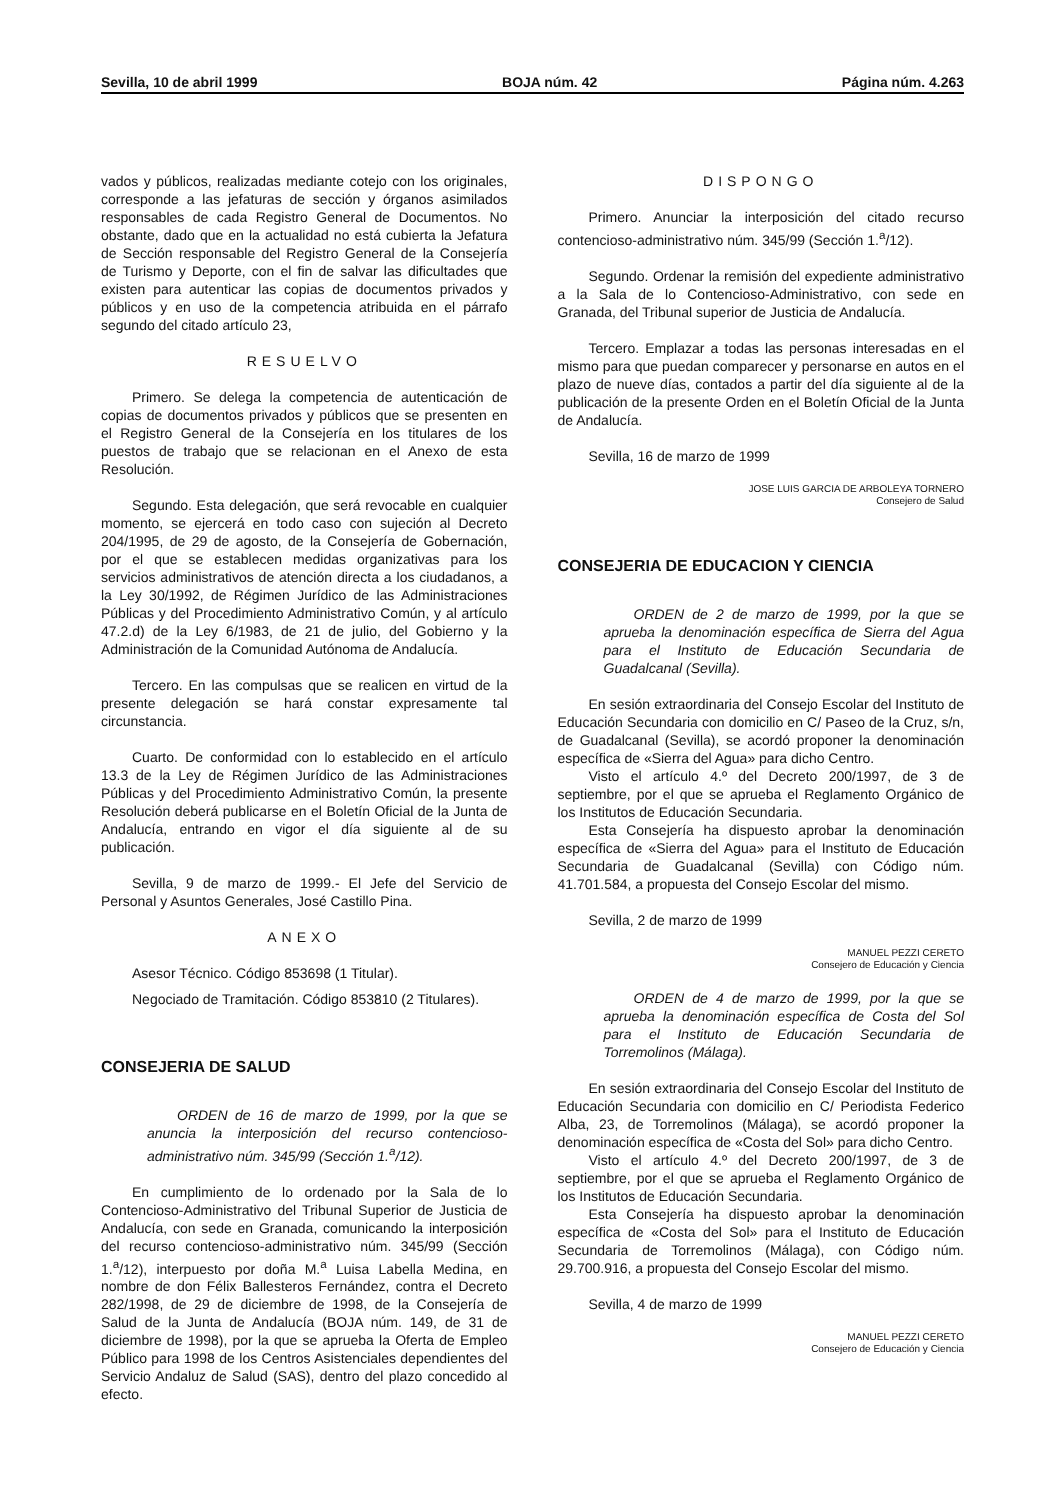Sevilla, 10 de abril 1999 BOJA núm. 42 Página núm. 4.263
vados y públicos, realizadas mediante cotejo con los originales, corresponde a las jefaturas de sección y órganos asimilados responsables de cada Registro General de Documentos. No obstante, dado que en la actualidad no está cubierta la Jefatura de Sección responsable del Registro General de la Consejería de Turismo y Deporte, con el fin de salvar las dificultades que existen para autenticar las copias de documentos privados y públicos y en uso de la competencia atribuida en el párrafo segundo del citado artículo 23,
RESUELVO
Primero. Se delega la competencia de autenticación de copias de documentos privados y públicos que se presenten en el Registro General de la Consejería en los titulares de los puestos de trabajo que se relacionan en el Anexo de esta Resolución.
Segundo. Esta delegación, que será revocable en cualquier momento, se ejercerá en todo caso con sujeción al Decreto 204/1995, de 29 de agosto, de la Consejería de Gobernación, por el que se establecen medidas organizativas para los servicios administrativos de atención directa a los ciudadanos, a la Ley 30/1992, de Régimen Jurídico de las Administraciones Públicas y del Procedimiento Administrativo Común, y al artículo 47.2.d) de la Ley 6/1983, de 21 de julio, del Gobierno y la Administración de la Comunidad Autónoma de Andalucía.
Tercero. En las compulsas que se realicen en virtud de la presente delegación se hará constar expresamente tal circunstancia.
Cuarto. De conformidad con lo establecido en el artículo 13.3 de la Ley de Régimen Jurídico de las Administraciones Públicas y del Procedimiento Administrativo Común, la presente Resolución deberá publicarse en el Boletín Oficial de la Junta de Andalucía, entrando en vigor el día siguiente al de su publicación.
Sevilla, 9 de marzo de 1999.- El Jefe del Servicio de Personal y Asuntos Generales, José Castillo Pina.
ANEXO
Asesor Técnico. Código 853698 (1 Titular).
Negociado de Tramitación. Código 853810 (2 Titulares).
CONSEJERIA DE SALUD
ORDEN de 16 de marzo de 1999, por la que se anuncia la interposición del recurso contencioso-administrativo núm. 345/99 (Sección 1.<sup>a</sup>/12).
En cumplimiento de lo ordenado por la Sala de lo Contencioso-Administrativo del Tribunal Superior de Justicia de Andalucía, con sede en Granada, comunicando la interposición del recurso contencioso-administrativo núm. 345/99 (Sección 1.<sup>a</sup>/12), interpuesto por doña M.<sup>a</sup> Luisa Labella Medina, en nombre de don Félix Ballesteros Fernández, contra el Decreto 282/1998, de 29 de diciembre de 1998, de la Consejería de Salud de la Junta de Andalucía (BOJA núm. 149, de 31 de diciembre de 1998), por la que se aprueba la Oferta de Empleo Público para 1998 de los Centros Asistenciales dependientes del Servicio Andaluz de Salud (SAS), dentro del plazo concedido al efecto.
DISPONGO
Primero. Anunciar la interposición del citado recurso contencioso-administrativo núm. 345/99 (Sección 1.<sup>a</sup>/12).
Segundo. Ordenar la remisión del expediente administrativo a la Sala de lo Contencioso-Administrativo, con sede en Granada, del Tribunal superior de Justicia de Andalucía.
Tercero. Emplazar a todas las personas interesadas en el mismo para que puedan comparecer y personarse en autos en el plazo de nueve días, contados a partir del día siguiente al de la publicación de la presente Orden en el Boletín Oficial de la Junta de Andalucía.
Sevilla, 16 de marzo de 1999
JOSE LUIS GARCIA DE ARBOLEYA TORNERO
Consejero de Salud
CONSEJERIA DE EDUCACION Y CIENCIA
ORDEN de 2 de marzo de 1999, por la que se aprueba la denominación específica de Sierra del Agua para el Instituto de Educación Secundaria de Guadalcanal (Sevilla).
En sesión extraordinaria del Consejo Escolar del Instituto de Educación Secundaria con domicilio en C/ Paseo de la Cruz, s/n, de Guadalcanal (Sevilla), se acordó proponer la denominación específica de «Sierra del Agua» para dicho Centro.
Visto el artículo 4.º del Decreto 200/1997, de 3 de septiembre, por el que se aprueba el Reglamento Orgánico de los Institutos de Educación Secundaria.
Esta Consejería ha dispuesto aprobar la denominación específica de «Sierra del Agua» para el Instituto de Educación Secundaria de Guadalcanal (Sevilla) con Código núm. 41.701.584, a propuesta del Consejo Escolar del mismo.
Sevilla, 2 de marzo de 1999
MANUEL PEZZI CERETO
Consejero de Educación y Ciencia
ORDEN de 4 de marzo de 1999, por la que se aprueba la denominación específica de Costa del Sol para el Instituto de Educación Secundaria de Torremolinos (Málaga).
En sesión extraordinaria del Consejo Escolar del Instituto de Educación Secundaria con domicilio en C/ Periodista Federico Alba, 23, de Torremolinos (Málaga), se acordó proponer la denominación específica de «Costa del Sol» para dicho Centro.
Visto el artículo 4.º del Decreto 200/1997, de 3 de septiembre, por el que se aprueba el Reglamento Orgánico de los Institutos de Educación Secundaria.
Esta Consejería ha dispuesto aprobar la denominación específica de «Costa del Sol» para el Instituto de Educación Secundaria de Torremolinos (Málaga), con Código núm. 29.700.916, a propuesta del Consejo Escolar del mismo.
Sevilla, 4 de marzo de 1999
MANUEL PEZZI CERETO
Consejero de Educación y Ciencia